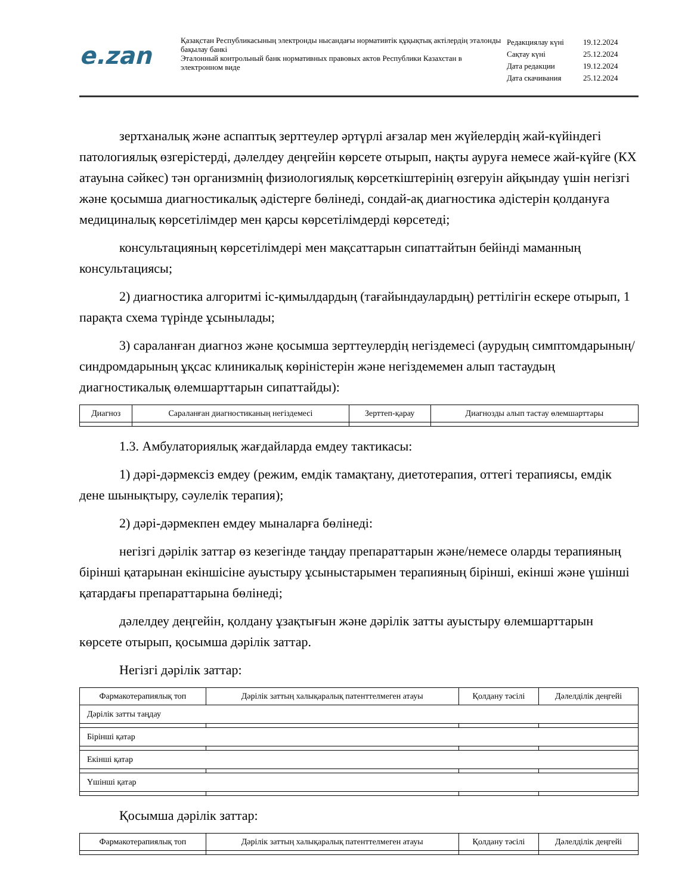e.zan
Қазақстан Республикасының электронды нысандағы нормативтік құқықтық актілердің эталонды бақылау банкі
Эталонный контрольный банк нормативных правовых актов Республики Казахстан в электронном виде
| Редакциялау күні | 19.12.2024 |
| Сақтау күні | 25.12.2024 |
| Дата редакции | 19.12.2024 |
| Дата скачивания | 25.12.2024 |
зертханалық және аспаптық зерттеулер әртүрлі ағзалар мен жүйелердің жай-күйіндегі патологиялық өзгерістерді, дәлелдеу деңгейін көрсете отырып, нақты ауруға немесе жай-күйге (КХ атауына сәйкес) тән организмнің физиологиялық көрсеткіштерінің өзгеруін айқындау үшін негізгі және қосымша диагностикалық әдістерге бөлінеді, сондай-ақ диагностика әдістерін қолдануға медициналық көрсетілімдер мен қарсы көрсетілімдерді көрсетеді;
консультацияның көрсетілімдері мен мақсаттарын сипаттайтын бейінді маманның консультациясы;
2) диагностика алгоритмі іс-қимылдардың (тағайындаулардың) реттілігін ескере отырып, 1 парақта схема түрінде ұсынылады;
3) сараланған диагноз және қосымша зерттеулердің негіздемесі (аурудың симптомдарының/синдромдарының ұқсас клиникалық көріністерін және негіздемемен алып тастаудың диагностикалық өлемшарттарын сипаттайды):
| Диагноз | Сараланған диагностиканың негіздемесі | Зерттеп-қарау | Диагнозды алып тастау өлемшарттары |
| --- | --- | --- | --- |
1.3. Амбулаториялық жағдайларда емдеу тактикасы:
1) дәрі-дәрмексіз емдеу (режим, емдік тамақтану, диетотерапия, оттегі терапиясы, емдік дене шынықтыру, сәулелік терапия);
2) дәрі-дәрмекпен емдеу мыналарға бөлінеді:
негізгі дәрілік заттар өз кезегінде таңдау препараттарын және/немесе оларды терапияның бірінші қатарынан екіншісіне ауыстыру ұсыныстарымен терапияның бірінші, екінші және үшінші қатардағы препараттарына бөлінеді;
дәлелдеу деңгейін, қолдану ұзақтығын және дәрілік затты ауыстыру өлемшарттарын көрсете отырып, қосымша дәрілік заттар.
Негізгі дәрілік заттар:
| Фармакотерапиялық топ | Дәрілік заттың халықаралық патенттелмеген атауы | Қолдану тәсілі | Дәлелділік деңгейі |
| --- | --- | --- | --- |
| Дәрілік затты таңдау | | | |
| Бірінші қатар | | | |
| Екінші қатар | | | |
| Үшінші қатар | | | |
Қосымша дәрілік заттар:
| Фармакотерапиялық топ | Дәрілік заттың халықаралық патенттелмеген атауы | Қолдану тәсілі | Дәлелділік деңгейі |
| --- | --- | --- | --- |